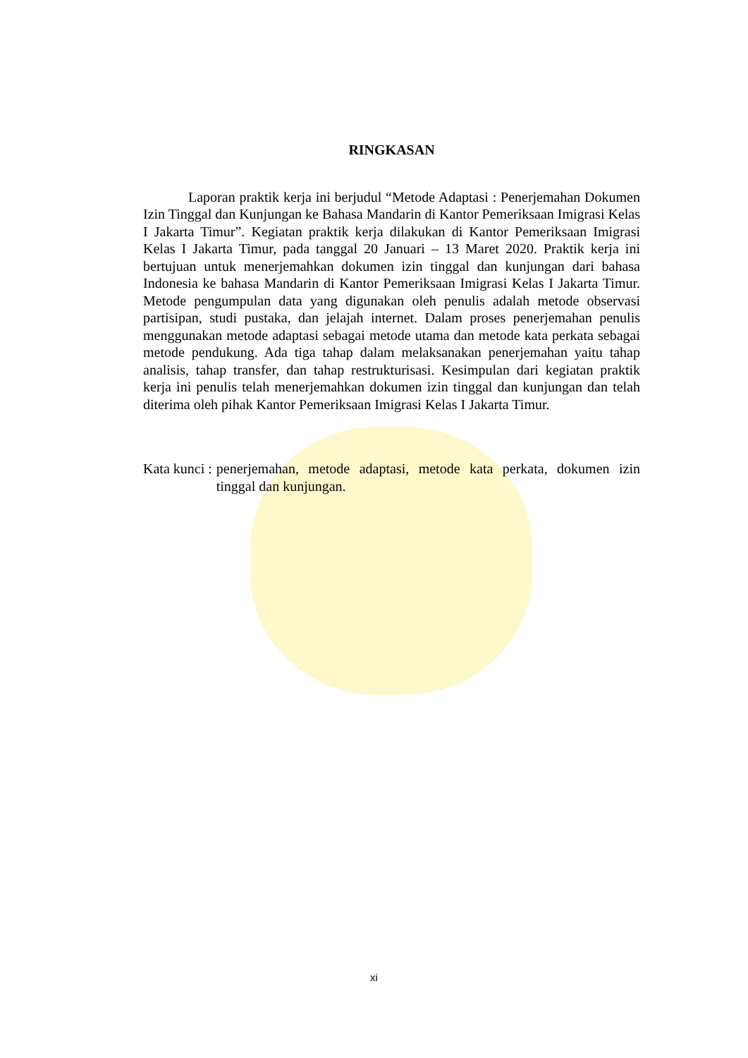RINGKASAN
Laporan praktik kerja ini berjudul “Metode Adaptasi : Penerjemahan Dokumen Izin Tinggal dan Kunjungan ke Bahasa Mandarin di Kantor Pemeriksaan Imigrasi Kelas I Jakarta Timur”. Kegiatan praktik kerja dilakukan di Kantor Pemeriksaan Imigrasi Kelas I Jakarta Timur, pada tanggal 20 Januari – 13 Maret 2020. Praktik kerja ini bertujuan untuk menerjemahkan dokumen izin tinggal dan kunjungan dari bahasa Indonesia ke bahasa Mandarin di Kantor Pemeriksaan Imigrasi Kelas I Jakarta Timur. Metode pengumpulan data yang digunakan oleh penulis adalah metode observasi partisipan, studi pustaka, dan jelajah internet. Dalam proses penerjemahan penulis menggunakan metode adaptasi sebagai metode utama dan metode kata perkata sebagai metode pendukung. Ada tiga tahap dalam melaksanakan penerjemahan yaitu tahap analisis, tahap transfer, dan tahap restrukturisasi. Kesimpulan dari kegiatan praktik kerja ini penulis telah menerjemahkan dokumen izin tinggal dan kunjungan dan telah diterima oleh pihak Kantor Pemeriksaan Imigrasi Kelas I Jakarta Timur.
Kata kunci : penerjemahan, metode adaptasi, metode kata perkata, dokumen izin tinggal dan kunjungan.
xi